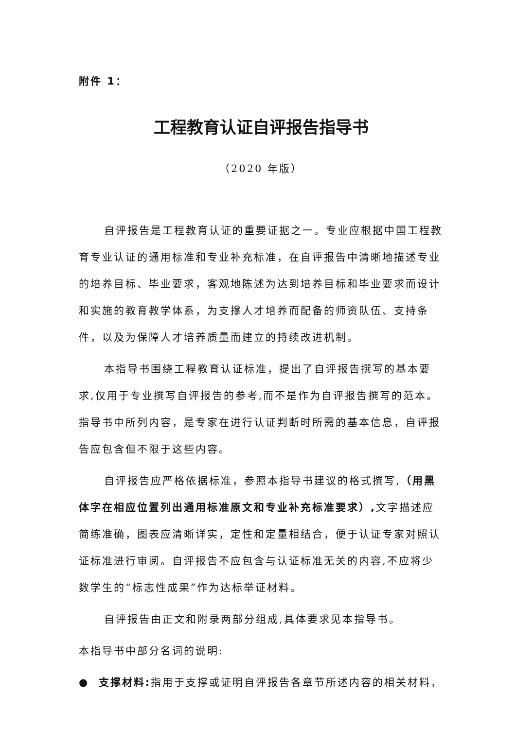附件 1：
工程教育认证自评报告指导书
（2020 年版）
自评报告是工程教育认证的重要证据之一。专业应根据中国工程教育专业认证的通用标准和专业补充标准，在自评报告中清晰地描述专业的培养目标、毕业要求，客观地陈述为达到培养目标和毕业要求而设计和实施的教育教学体系，为支撑人才培养而配备的师资队伍、支持条件，以及为保障人才培养质量而建立的持续改进机制。
本指导书围绕工程教育认证标准，提出了自评报告撰写的基本要求,仅用于专业撰写自评报告的参考,而不是作为自评报告撰写的范本。指导书中所列内容，是专家在进行认证判断时所需的基本信息，自评报告应包含但不限于这些内容。
自评报告应严格依据标准，参照本指导书建议的格式撰写,（用黑体字在相应位置列出通用标准原文和专业补充标准要求）, 文字描述应简练准确，图表应清晰详实，定性和定量相结合，便于认证专家对照认证标准进行审阅。自评报告不应包含与认证标准无关的内容,不应将少数学生的“标志性成果”作为达标举证材料。
自评报告由正文和附录两部分组成,具体要求见本指导书。
本指导书中部分名词的说明:
● 支撑材料: 指用于支撑或证明自评报告各章节所述内容的相关材料，